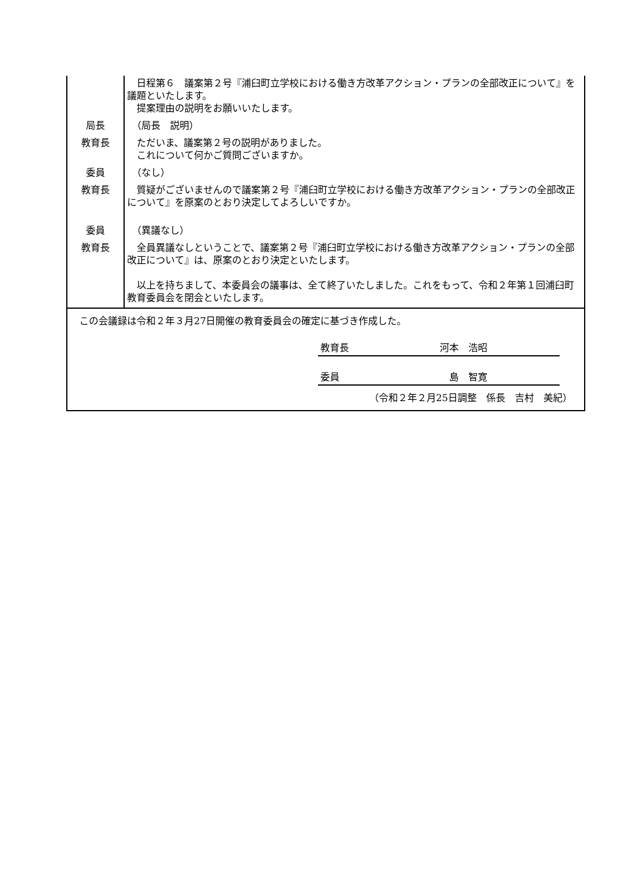| | 日程第６ 議案第２号『浦臼町立学校における働き方改革アクション・プランの全部改正について』を議題といたします。 提案理由の説明をお願いいたします。 |
| 局長 | （局長 説明） |
| 教育長 | ただいま、議案第２号の説明がありました。 これについて何かご質問ございますか。 |
| 委員 | （なし） |
| 教育長 | 質疑がございませんので議案第２号『浦臼町立学校における働き方改革アクション・プランの全部改正について』を原案のとおり決定してよろしいですか。 |
| 委員 | （異議なし） |
| 教育長 | 全員異議なしということで、議案第２号『浦臼町立学校における働き方改革アクション・プランの全部改正について』は、原案のとおり決定といたします。 以上を持ちまして、本委員会の議事は、全て終了いたしました。これをもって、令和２年第１回浦臼町教育委員会を閉会といたします。 |
| この会議録は令和２年３月27日開催の教育委員会の確定に基づき作成した。 教育長 河本 浩昭 委員 島 智寛 （令和２年２月25日調整 係長 吉村 美紀） | |